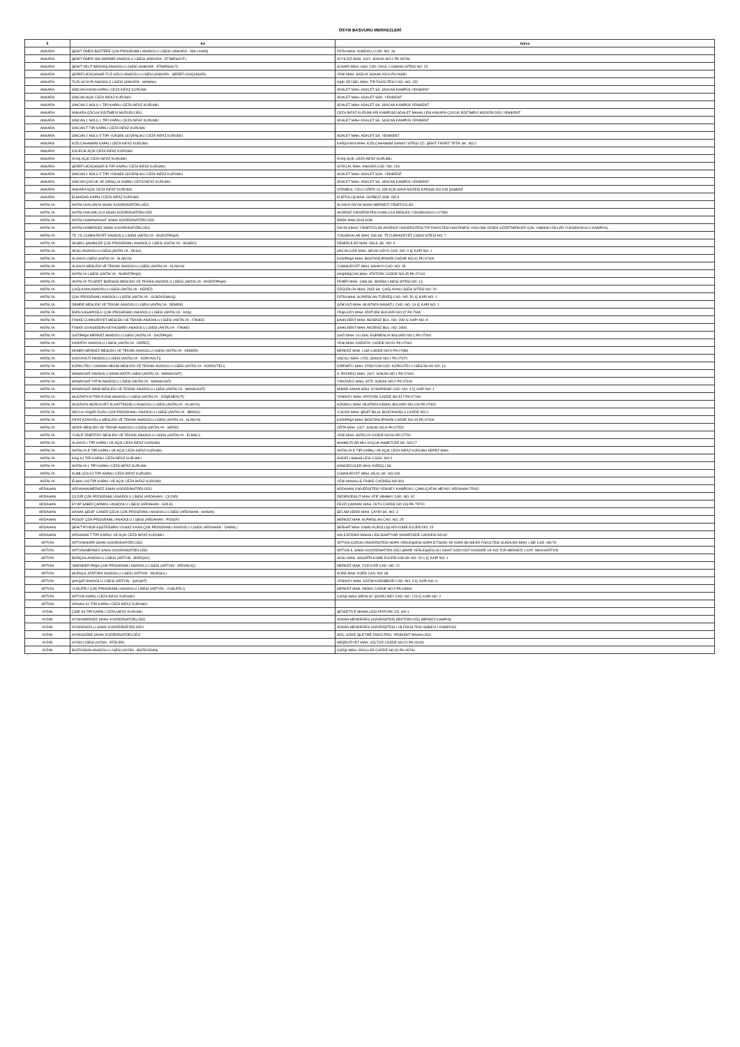ÖSYM BAŞVURU MERKEZLERİ
| İl | Ad | Adres |
| --- | --- | --- |
| ANKARA | ŞEHİT ÖMER BOZTEPE ÇOK PROGRAMLI ANADOLU LİSESİ (ANKARA - NALLIHAN) | FATİH MAH. ANADOLU CAD. NO: 34 |
| ANKARA | ŞEHİT ÖMER HALİSDEMİR ANADOLU LİSESİ (ANKARA - ETİMESGUT) | AYYILDIZ MAH. 1622. SOKAK NO:1 PK:06796 |
| ANKARA | ŞEHİT VELİT BEKDAŞ ANADOLU LİSESİ (ANKARA - ETİMESGUT) | SÜVARİ MAH. 1681 CAD. OKUL LOJMANI SİTESİ NO: 23 |
| ANKARA | ŞEREFLİKOÇHİSAR TUZ GÖLÜ ANADOLU LİSESİ (ANKARA - ŞEREFLİKOÇHİSAR) | YENİ MAH. SAĞLIK SOKAK NO:6 PK:06950 |
| ANKARA | TUZLUCAYIR ANADOLU LİSESİ (ANKARA - MAMAK) | AŞIK VEYSEL MAH. TIP FAKÜLTESİ CAD. NO: 152 |
| ANKARA | SİNCAN KADIN KAPALI CEZA İNFAZ KURUMU | ADALET MAH. ADALET SK. SİNCAN KAMPÜS YENİKENT |
| ANKARA | SİNCAN AÇIK CEZA İNFAZ KURUMU | ADALET MAH. ADALET SOK. YENİKENT |
| ANKARA | SİNCAN 2 NOLU L TİPİ KAPALI CEZA İNFAZ KURUMU | ADALET MAH. ADALET SK. SİNCAN KAMPÜS YENİKENT |
| ANKARA | ANKARA ÇOCUK EĞİTİMEVİ MÜDÜRLÜĞÜ | CEZA İNFAZ KURUMLARI KAMPÜSÜ ADALET MAHALLESİ ANKARA ÇOCUK EĞİTİMEVİ MÜDÜRLÜĞÜ YENİKENT |
| ANKARA | SİNCAN 1 NOLU L TİPİ KAPALI CEZA İNFAZ KURUMU | ADALET MAH. ADALET SK. SİNCAN KAMPÜS YENİKENT |
| ANKARA | SİNCAN T TİPİ KAPALI CEZA İNFAZ KURUMU | |
| ANKARA | SİNCAN 2 NOLU F TİPİ YÜKSEK GÜVENLİKLİ CEZA İNFAZ KURUMU | ADALET MAH. ADALET SK. YENİKENT |
| ANKARA | KIZILCAHAMAM KAPALI CEZA İNFAZ KURUMU | KARŞIYAKA MAH. KIZILCAHAMAM SANAYİ SİTESİ CD. ŞEHİT FİKRET TETİK SK. NO:2 |
| ANKARA | KALECİK AÇIK CEZA İNFAZ KURUMU | |
| ANKARA | AYAŞ AÇIK CEZA İNFAZ KURUMU | AYAŞ AÇIK CEZA İNFAZ KURUMU |
| ANKARA | ŞEREFLİKOÇHİSAR B TİPİ KAPALI CEZA İNFAZ KURUMU | İSTİKLAL MAH. ANKARA CAD. NO: 218 |
| ANKARA | SİNCAN 1 NOLU F TİPİ YÜKSEK GÜVENLİKLİ CEZA İNFAZ KURUMU | ADALET MAH. ADALET SOK. YENİKENT |
| ANKARA | SİNCAN ÇOCUK VE GENÇLİK KAPALI CEZA İNFAZ KURUMU | ADALET MAH. ADALET SK. SİNCAN KAMPÜS YENİKENT |
| ANKARA | ANKARA AÇIK CEZA İNFAZ KURUMU | İSTANBUL YOLU ÜZERİ 13. KM AÇIK HAVA MÜZESİ KARŞISI NO:448 ŞAŞMAZ |
| ANKARA | ELMADAĞ KAPALI CEZA İNFAZ KURUMU | KURTULUŞ MAH. GÜRBÜZ SOK. NO:4 |
| ANTALYA | ANTALYA/ALANYA SINAV KOORDİNATÖRLÜĞÜ | ALANYA ÖSYM SINAV MERKEZİ YÖNETİCİLİĞİ |
| ANTALYA | ANTALYA/KUMLUCA SINAV KOORDİNATÖRLÜĞÜ | AKDENİZ ÜNİVERSİTESİ KUMLUCA MESLEK YÜKSEKOKULU 07350 |
| ANTALYA | ANTALYA/MANAVGAT SINAV KOORDİNATÖRLÜĞÜ | EMEK MAH.3049 SOK. |
| ANTALYA | ANTALYA/MERKEZ SINAV KOORDİNATÖRLÜĞÜ | ÖSYM SINAV YÖNETİCİLİĞİ AKDENİZ ÜNİVERSİTESİ TIP FAKÜLTESİ HASTANESİ YANI (SM YEDEK GÖZETMENLER İÇİN: YABANCI DİLLER YÜKSEKOKULU KAMPÜS) |
| ANTALYA | 75. YIL CUMHURİYET ANADOLU LİSESİ (ANTALYA - MURATPAŞA) | YÜKSEKALAN MAH. 546 SK. 75.CUMHURİYET LİSESİ SİTESİ NO: 7 |
| ANTALYA | AKSEKİ ŞAHİNLER ÇOK PROGRAMLI ANADOLU LİSESİ (ANTALYA - AKSEKİ) | DEMİRCİLER MAH. OKUL SK. NO: 6 |
| ANTALYA | AKSU ANADOLU LİSESİ (ANTALYA - AKSU) | HACIALİLER MAH. SEVGİ KÖYÜ CAD. NO: 9 İÇ KAPI NO: 1 |
| ANTALYA | ALANYA LİSESİ (ANTALYA - ALANYA) | KADIPAŞA MAH. BOSTANCIPINARI CADDE NO:41 PK:07400 |
| ANTALYA | ALANYA MESLEKİ VE TEKNİK ANADOLU LİSESİ (ANTALYA - ALANYA) | CUMHURİYET MAH. SANAYİİ CAD. NO: 45 |
| ANTALYA | ANTALYA LİSESİ (ANTALYA - MURATPAŞA) | HAŞİMİŞCAN MAH. ATATÜRK CADDE NO:45 PK:07100 |
| ANTALYA | ANTALYA TİCARET BORSASI MESLEKİ VE TEKNİK ANADOLU LİSESİ (ANTALYA - MURATPAŞA) | FENER MAH. 1968 SK. BORSA LİSESİ SİTESİ NO: 13 |
| ANTALYA | ÇAĞLAYAN ANADOLU LİSESİ (ANTALYA - KEPEZ) | ÖZGÜRLÜK MAH. 2655 SK. ÇAĞLAYAN LİSESİ SİTESİ NO: 20 |
| ANTALYA | ÇOK PROGRAMLI ANADOLU LİSESİ (ANTALYA - GÜNDOĞMUŞ) | FATİH MAH. ALPARSLAN TÜRKEŞ CAD. NO: 50 İÇ KAPI NO: 1 |
| ANTALYA | DEMRE MESLEKİ VE TEKNİK ANADOLU LİSESİ (ANTALYA - DEMRE) | GÖKYAZI MAH. MUSTAFA MASATLI CAD. NO: 19 İÇ KAPI NO: 1 |
| ANTALYA | EMİN KASAPOĞLU ÇOK PROGRAMLI ANADOLU LİSESİ (ANTALYA - KAŞ) | YEŞİLKÖY MAH. ATATÜRK BULVARI NO:37 PK:7965 |
| ANTALYA | FİNİKE CUMHURİYET MESLEKİ VE TEKNİK ANADOLU LİSESİ (ANTALYA - FİNİKE) | SAHİLKENT MAH. AKDENİZ BUL. NO: 298 İÇ KAPI NO: A |
| ANTALYA | FİNİKE GIYASEDDİN KEYHÜSREV ANADOLU LİSESİ (ANTALYA - FİNİKE) | SAHİLKENT MAH. AKDENİZ BUL. NO: 298/1 |
| ANTALYA | GAZİPAŞA MERKEZ ANADOLU LİSESİ (ANTALYA - GAZİPAŞA) | GAZİ MAH. ULUSAL EGEMENLİK BULVARI NO:1 PK:07900 |
| ANTALYA | KARATAY ANADOLU LİSESİ (ANTALYA - KEPEZ) | YENİ MAH. KARATAY CADDE NO:51 PK:07060 |
| ANTALYA | KEMER MERKEZ MESLEKİ VE TEKNİK ANADOLU LİSESİ (ANTALYA - KEMER) | MERKEZ MAH. LİSE CADDE NO:5 PK:07980 |
| ANTALYA | KONYAALTI ANADOLU LİSESİ (ANTALYA - KONYAALTI) | UNCALI MAH. 1253. SOKAK NO:1 PK:07070 |
| ANTALYA | KORKUTELİ LOKMAN HEKİM MESLEKİ VE TEKNİK ANADOLU LİSESİ (ANTALYA - KORKUTELİ) | KİREMİTLİ MAH. STADYUM CAD. KORKUTELİ LİSESİ BLOK NO: 13 |
| ANTALYA | MANAVGAT ANADOLU İMAM-HATİP LİSESİ (ANTALYA - MANAVGAT) | A. PAZARCI MAH. 1007. SOKAK NO:1 PK:07600 |
| ANTALYA | MANAVGAT FATİH ANADOLU LİSESİ (ANTALYA - MANAVGAT) | Y.PAZARCI MAH. 4075. SOKAK NO:2 PK:07600 |
| ANTALYA | MANAVGAT İMKB MESLEKİ VE TEKNİK ANADOLU LİSESİ (ANTALYA - MANAVGAT) | MİMAR SİNAN MAH. OYMAPINAR CAD. NO: 4 İÇ KAPI NO: 1 |
| ANTALYA | MUSTAFA AYTEN AYDIN ANADOLU LİSESİ (ANTALYA - DÖŞEMEALTI) | YENİKÖY MAH. ATATÜRK CADDE NO:517 PK:07190 |
| ANTALYA | MUSTAFA-MÜRÜVVET ALAATTİNOĞLU ANADOLU LİSESİ (ANTALYA - ALANYA) | KONAKLI MAH. MUSTAFA KEMAL BULVARI NO:109 PK:07400 |
| ANTALYA | NECLA-YAŞAR DURU ÇOK PROGRAMLI ANADOLU LİSESİ (ANTALYA - İBRADI) | YUKARI MAH. ŞEHİT BİLAL BOSTANOĞLU CADDE NO:4 |
| ANTALYA | RIFAT AZAKOĞLU MESLEKİ VE TEKNİK ANADOLU LİSESİ (ANTALYA - ALANYA) | KADIPAŞA MAH. BOSTANCIPINARI CADDE NO:45 PK:07400 |
| ANTALYA | SERİK MESLEKİ VE TEKNİK ANADOLU LİSESİ (ANTALYA - SERİK) | ORTA MAH. 1007. SOKAK NO:6 PK:07520 |
| ANTALYA | YUSUF ÖNERTOY MESLEKİ VE TEKNİK ANADOLU LİSESİ (ANTALYA - ELMALI) | YENİ MAH. ANTALYA CADDE NO:60 PK:07700 |
| ANTALYA | ALANYA L TİPİ KAPALI VE AÇIK CEZA İNFAZ KURUMU | MAHMUTLAR MH. KÜÇÜK AHMETLER SK. NO:17 |
| ANTALYA | ANTALYA E TİPİ KAPALI VE AÇIK CEZA İNFAZ KURUMU | ANTALYA E TİPİ KAPALI VE AÇIK CEZA İNFAZ KURUMU KEPEZ MAH. |
| ANTALYA | KAŞ K1 TİPİ KAPALI CEZA İNFAZ KURUMU | ANDİFLİ MAHALLESİ 4.SOK. NO:4 |
| ANTALYA | ANTALYA L TİPİ KAPALI CEZA İNFAZ KURUMU | KÖMÜRCÜLER MAH. KİREÇLİ SK. |
| ANTALYA | KUMLUCA K1 TİPİ KAPALI CEZA İNFAZ KURUMU | CUMHURİYET MAH. HİLAL SK. NO:139 |
| ANTALYA | ELMALI A3 TİPİ KAPALI VE AÇIK CEZA İNFAZ KURUMU | YENİ MAHALLE FİNİKE CADDESİ NO:303 |
| ARDAHAN | ARDAHAN/MERKEZ SINAV KOORDİNATÖRLÜĞÜ | ARDAHAN ÜNİVERSİTESİ YENİSEY KAMPÜSÜ, ÇAMLIÇATAK MEVKİİ, ARDAHAN 75002 |
| ARDAHAN | ÇILDIR ÇOK PROGRAMLI ANADOLU LİSESİ (ARDAHAN - ÇILDIR) | DEDEKORKUT MAH. ATİF ABABAY CAD. NO: 92 |
| ARDAHAN | EYÜP SABRİ ÇARMIKLI ANADOLU LİSESİ (ARDAHAN - GÖLE) | FEVZİ ÇAKMAK MAH. OLTU CADDE NO:133 PK:75700 |
| ARDAHAN | HANAK ŞEHİT CANER ÇELİK ÇOK PROGRAMLI ANADOLU LİSESİ (ARDAHAN - HANAK) | SELAM VERDİ MAH. ÇAYIR SK. NO: 3 |
| ARDAHAN | POSOF ÇOK PROGRAMLI ANADOLU LİSESİ (ARDAHAN - POSOF) | MERKEZ MAH. ALPARSLAN CAD. NO: 25 |
| ARDAHAN | ŞEHİT PİYADE ASSTEĞMEN YILMAZ KAAN ÇOK PROGRAMLI ANADOLU LİSESİ (ARDAHAN - DAMAL) | SERHAT MAH. KAMU KURULUŞLARI KÜME EVLERİ NO: 15 |
| ARDAHAN | ARDAHAN T TİPİ KAPALI VE AÇIK CEZA İNFAZ KURUMU | HALİLEFENDİ MAHALLESİ BAHTİYAR VAHAPZADE CADDESİ NO:62 |
| ARTVİN | ARTVİN/HOPA SINAV KOORDİNATÖRLÜĞÜ | ARTVİN ÇORUH ÜNİVERSİTESİ HOPA YERLEŞKESİ HOPA İKTİSADİ VE İDARİ BİLİMLER FAKÜLTESİ SUNDURA MAH. LİSE CAD. NO:79 |
| ARTVİN | ARTVİN/MERKEZ SINAV KOORDİNATÖRLÜĞÜ | ARTVİN İL SINAV KOORDİNATÖRLÜĞÜ ŞEHİR YERLEŞKESİ ALİ NİHAT GÖKYİĞİT KONGRE VE KÜLTÜR MERKEZİ 1.KAT. 08000/ARTVİN |
| ARTVİN | BORÇKA ANADOLU LİSESİ (ARTVİN - BORÇKA) | AKSU MAH. SİGORTA KÜME EVLERİ A BLOK NO: 29-1 İÇ KAPI NO: 1 |
| ARTVİN | İSKENDER PAŞA ÇOK PROGRAMLI ANADOLU LİSESİ (ARTVİN - ARDANUÇ) | MERKEZ MAH. 23 EVLER CAD. NO: 22 |
| ARTVİN | MURGUL ATATÜRK ANADOLU LİSESİ (ARTVİN - MURGUL) | KÜRE MAH. KÜRE CAD. NO: 68 |
| ARTVİN | ŞAVŞAT ANADOLU LİSESİ (ARTVİN - ŞAVŞAT) | YENİKÖY MAH. KAZIM KARABEKİR CAD. NO: 3 İÇ KAPI NO: A |
| ARTVİN | YUSUFELİ ÇOK PROGRAMLI ANADOLU LİSESİ (ARTVİN - YUSUFELİ) | MERKEZ MAH. İNÖNÜ CADDE NO:0 PK:08800 |
| ARTVİN | ARTVİN KAPALI CEZA İNFAZ KURUMU | ÇARŞI MAH. MİRALAY ŞÜKRÜ BEY CAD. NO: 123 İÇ KAPI NO: 2 |
| ARTVİN | ARHAVİ K1 TİPİ KAPALI CEZA İNFAZ KURUMU | |
| AYDIN | ÇİNE A3 TİPİ KAPALI CEZA İNFAZ KURUMU | ŞEVKETİYE MAHALLESİ ATATÜRK CD. NO:1 |
| AYDIN | AYDIN/MERKEZ SINAV KOORDİNATÖRLÜĞÜ | ADNAN MENDERES ÜNİVERSİTESİ REKTÖRLÜĞÜ MERKEZ KAMPÜS |
| AYDIN | AYDIN/NAZİLLİ SINAV KOORDİNATÖRLÜĞÜ | ADNAN MENDERES ÜNİVERSİTESİ İ.İ.B.FAKÜLTESİ ISABEYLİ KAMPÜSÜ |
| AYDIN | AYDIN/SÖKE SINAV KOORDİNATÖRLÜĞÜ | ADÜ, SÖKE İŞLETME FAKÜLTESİ, YENİKENT MAHALLESİ |
| AYDIN | AYDIN LİSESİ (AYDIN - EFELER) | MEŞRUTİYET MAH. KÜLTÜR CADDE NO:22 PK:09100 |
| AYDIN | BOZDOĞAN ANADOLU LİSESİ (AYDIN - BOZDOĞAN) | ÇARŞI MAH. OKULLAR CADDE NO:32 PK:09760 |